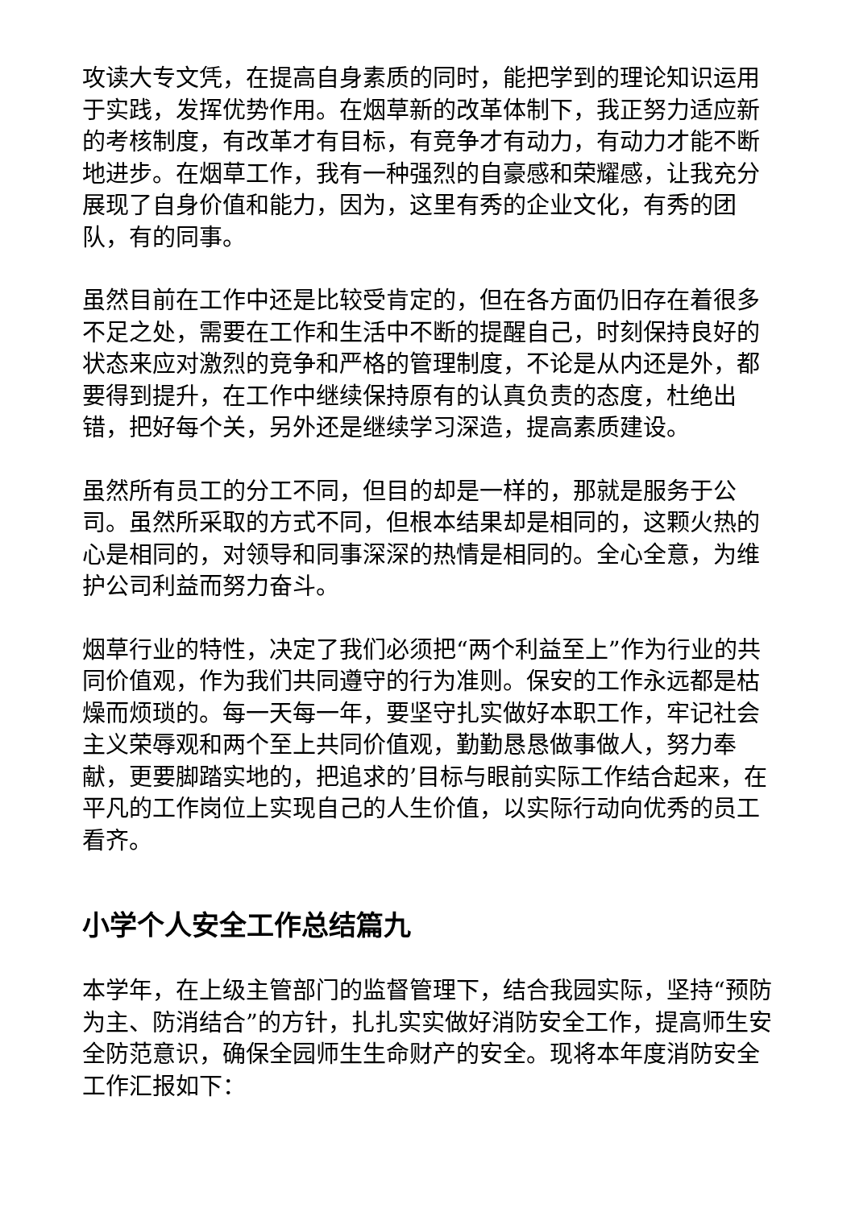攻读大专文凭，在提高自身素质的同时，能把学到的理论知识运用于实践，发挥优势作用。在烟草新的改革体制下，我正努力适应新的考核制度，有改革才有目标，有竞争才有动力，有动力才能不断地进步。在烟草工作，我有一种强烈的自豪感和荣耀感，让我充分展现了自身价值和能力，因为，这里有秀的企业文化，有秀的团队，有的同事。
虽然目前在工作中还是比较受肯定的，但在各方面仍旧存在着很多不足之处，需要在工作和生活中不断的提醒自己，时刻保持良好的状态来应对激烈的竞争和严格的管理制度，不论是从内还是外，都要得到提升，在工作中继续保持原有的认真负责的态度，杜绝出错，把好每个关，另外还是继续学习深造，提高素质建设。
虽然所有员工的分工不同，但目的却是一样的，那就是服务于公司。虽然所采取的方式不同，但根本结果却是相同的，这颗火热的心是相同的，对领导和同事深深的热情是相同的。全心全意，为维护公司利益而努力奋斗。
烟草行业的特性，决定了我们必须把“两个利益至上”作为行业的共同价值观，作为我们共同遵守的行为准则。保安的工作永远都是枯燥而烦琐的。每一天每一年，要坚守扎实做好本职工作，牢记社会主义荣辱观和两个至上共同价值观，勤勤恳恳做事做人，努力奉献，更要脚踏实地的，把追求的’目标与眼前实际工作结合起来，在平凡的工作岗位上实现自己的人生价值，以实际行动向优秀的员工看齐。
小学个人安全工作总结篇九
本学年，在上级主管部门的监督管理下，结合我园实际，坚持“预防为主、防消结合”的方针，扎扎实实做好消防安全工作，提高师生安全防范意识，确保全园师生生命财产的安全。现将本年度消防安全工作汇报如下：